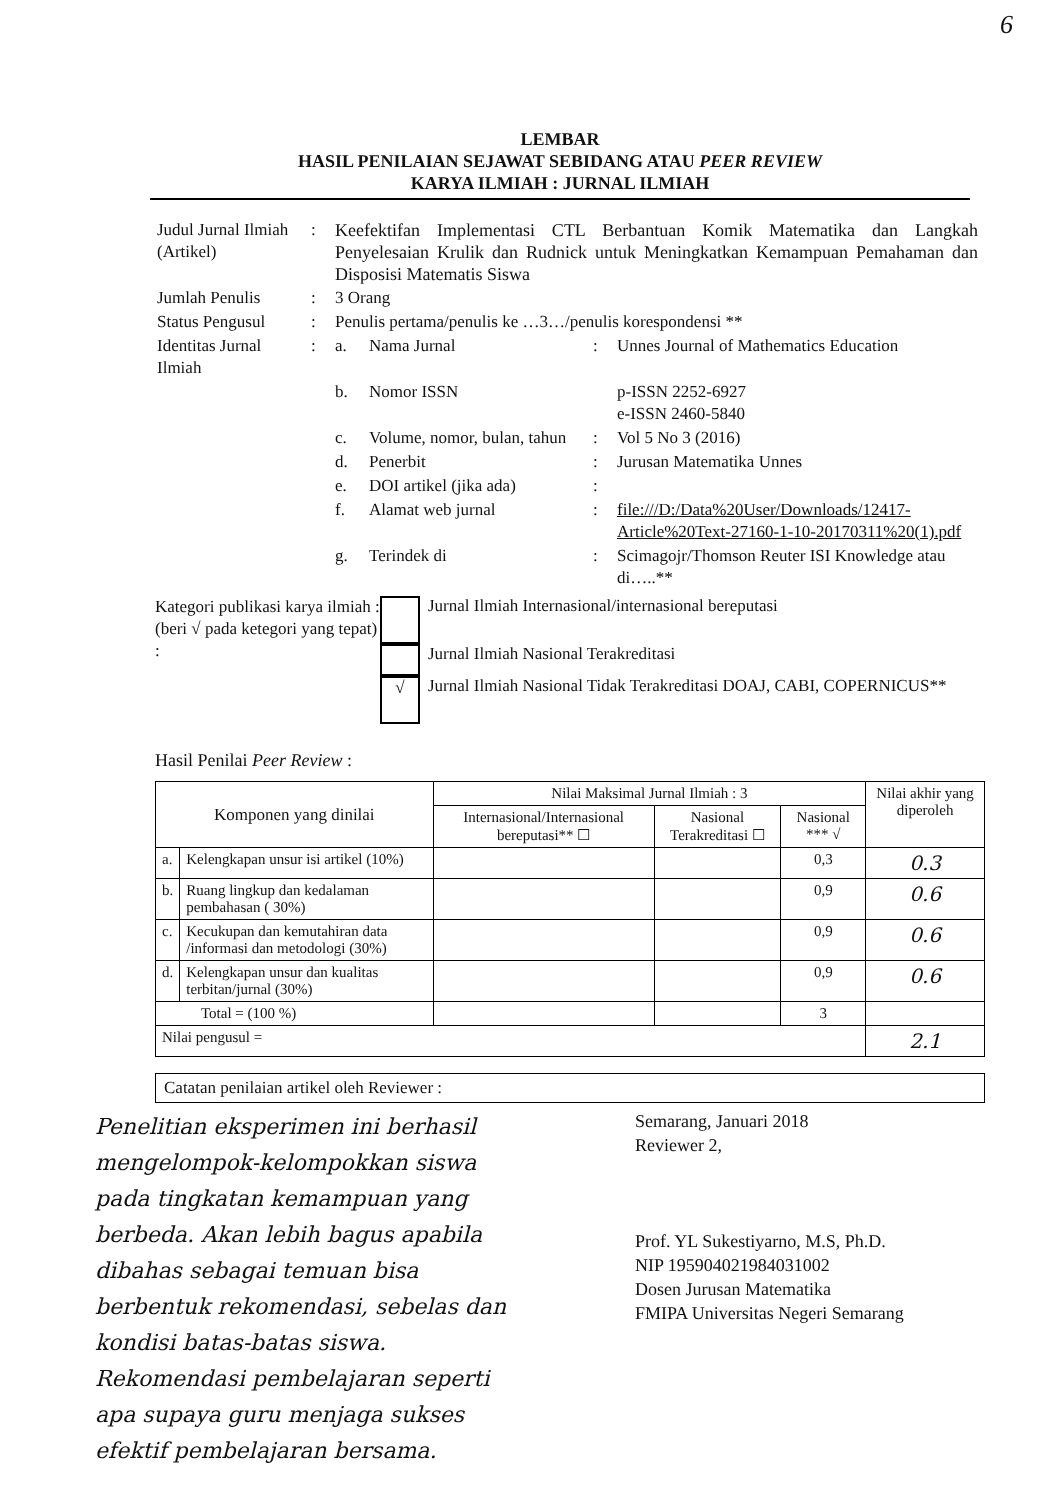6
LEMBAR
HASIL PENILAIAN SEJAWAT SEBIDANG ATAU PEER REVIEW
KARYA ILMIAH : JURNAL ILMIAH
| Judul Jurnal Ilmiah (Artikel) | : | Keefektifan Implementasi CTL Berbantuan Komik Matematika dan Langkah Penyelesaian Krulik dan Rudnick untuk Meningkatkan Kemampuan Pemahaman dan Disposisi Matematis Siswa | | | |
| Jumlah Penulis | : | 3 Orang | | | |
| Status Pengusul | : | Penulis pertama/penulis ke …3…/penulis korespondensi ** | | | |
| Identitas Jurnal Ilmiah | : | a. | Nama Jurnal | : | Unnes Journal of Mathematics Education |
| | | b. | Nomor ISSN | | p-ISSN 2252-6927 e-ISSN 2460-5840 |
| | | c. | Volume, nomor, bulan, tahun | : | Vol 5 No 3 (2016) |
| | | d. | Penerbit | : | Jurusan Matematika Unnes |
| | | e. | DOI artikel (jika ada) | : | |
| | | f. | Alamat web jurnal | : | file:///D:/Data%20User/Downloads/12417-Article%20Text-27160-1-10-20170311%20(1).pdf |
| | | g. | Terindek di | : | Scimagojr/Thomson Reuter ISI Knowledge atau di…..** |
Kategori publikasi karya ilmiah :
(beri √ pada ketegori yang tepat) :
Jurnal Ilmiah Internasional/internasional bereputasi
Jurnal Ilmiah Nasional Terakreditasi
√
Jurnal Ilmiah Nasional Tidak Terakreditasi DOAJ, CABI, COPERNICUS**
Hasil Penilai Peer Review :
| Komponen yang dinilai | | Nilai Maksimal Jurnal Ilmiah : 3 | | | Nilai akhir yang diperoleh |
| --- | --- | --- | --- | --- | --- |
| | | Internasional/Internasional bereputasi** ☐ | Nasional Terakreditasi ☐ | Nasional *** √ | |
| a. | Kelengkapan unsur isi artikel (10%) | | | 0,3 | 0.3 |
| b. | Ruang lingkup dan kedalaman pembahasan ( 30%) | | | 0,9 | 0.6 |
| c. | Kecukupan dan kemutahiran data /informasi dan metodologi (30%) | | | 0,9 | 0.6 |
| d. | Kelengkapan unsur dan kualitas terbitan/jurnal (30%) | | | 0,9 | 0.6 |
| Total = (100 %) | | | | 3 | |
| Nilai pengusul = | | | | | 2.1 |
Catatan penilaian artikel oleh Reviewer :
Penelitian eksperimen ini berhasil mengelompok-kelompokkan siswa pada tingkatan kemampuan yang berbeda. Akan lebih bagus apabila dibahas sebagai temuan bisa berbentuk rekomendasi, sebelas dan kondisi batas-batas siswa. Rekomendasi pembelajaran seperti apa supaya guru menjaga sukses efektif pembelajaran bersama.
Semarang, Januari 2018
Reviewer 2,
Prof. YL Sukestiyarno, M.S, Ph.D.
NIP 195904021984031002
Dosen Jurusan Matematika
FMIPA Universitas Negeri Semarang